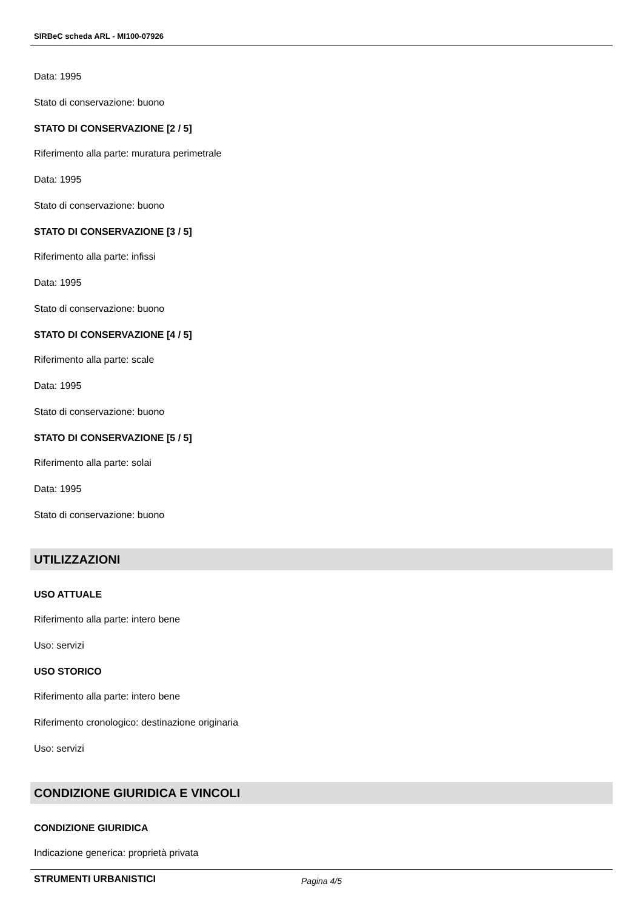SIRBeC scheda ARL - MI100-07926
Data: 1995
Stato di conservazione: buono
STATO DI CONSERVAZIONE [2 / 5]
Riferimento alla parte: muratura perimetrale
Data: 1995
Stato di conservazione: buono
STATO DI CONSERVAZIONE [3 / 5]
Riferimento alla parte: infissi
Data: 1995
Stato di conservazione: buono
STATO DI CONSERVAZIONE [4 / 5]
Riferimento alla parte: scale
Data: 1995
Stato di conservazione: buono
STATO DI CONSERVAZIONE [5 / 5]
Riferimento alla parte: solai
Data: 1995
Stato di conservazione: buono
UTILIZZAZIONI
USO ATTUALE
Riferimento alla parte: intero bene
Uso: servizi
USO STORICO
Riferimento alla parte: intero bene
Riferimento cronologico: destinazione originaria
Uso: servizi
CONDIZIONE GIURIDICA E VINCOLI
CONDIZIONE GIURIDICA
Indicazione generica: proprietà privata
STRUMENTI URBANISTICI
Pagina 4/5